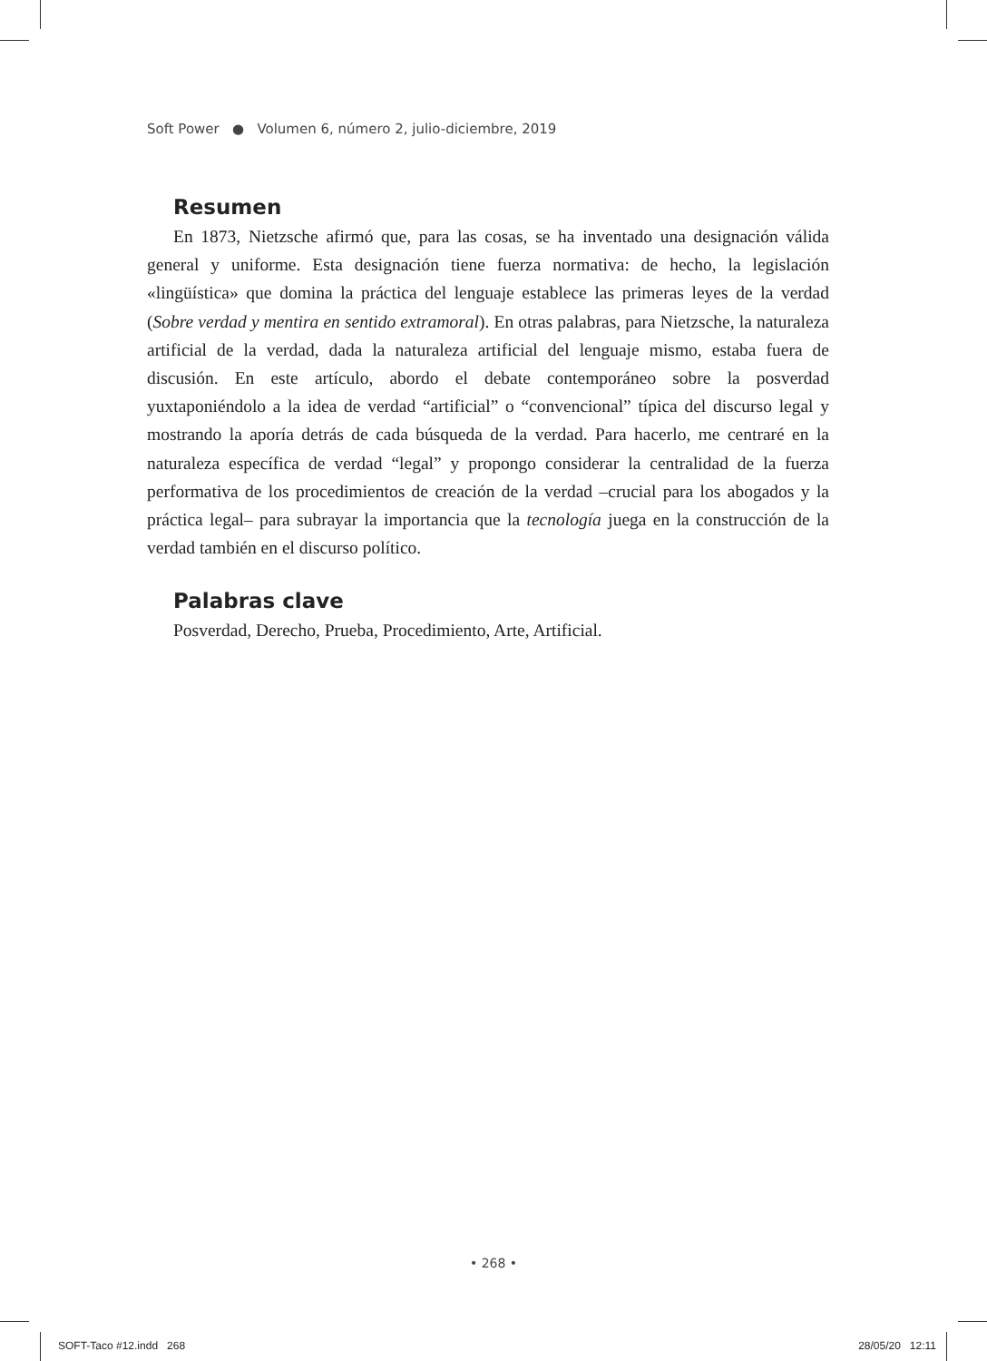Soft Power ● Volumen 6, número 2, julio-diciembre, 2019
Resumen
En 1873, Nietzsche afirmó que, para las cosas, se ha inventado una designación válida general y uniforme. Esta designación tiene fuerza normativa: de hecho, la legislación «lingüística» que domina la práctica del lenguaje establece las primeras leyes de la verdad (Sobre verdad y mentira en sentido extramoral). En otras palabras, para Nietzsche, la naturaleza artificial de la verdad, dada la naturaleza artificial del lenguaje mismo, estaba fuera de discusión. En este artículo, abordo el debate contemporáneo sobre la posverdad yuxtaponiéndolo a la idea de verdad “artificial” o “convencional” típica del discurso legal y mostrando la aporía detrás de cada búsqueda de la verdad. Para hacerlo, me centraré en la naturaleza específica de verdad “legal” y propongo considerar la centralidad de la fuerza performativa de los procedimientos de creación de la verdad –crucial para los abogados y la práctica legal– para subrayar la importancia que la tecnología juega en la construcción de la verdad también en el discurso político.
Palabras clave
Posverdad, Derecho, Prueba, Procedimiento, Arte, Artificial.
• 268 •
SOFT-Taco #12.indd 268 28/05/20 12:11